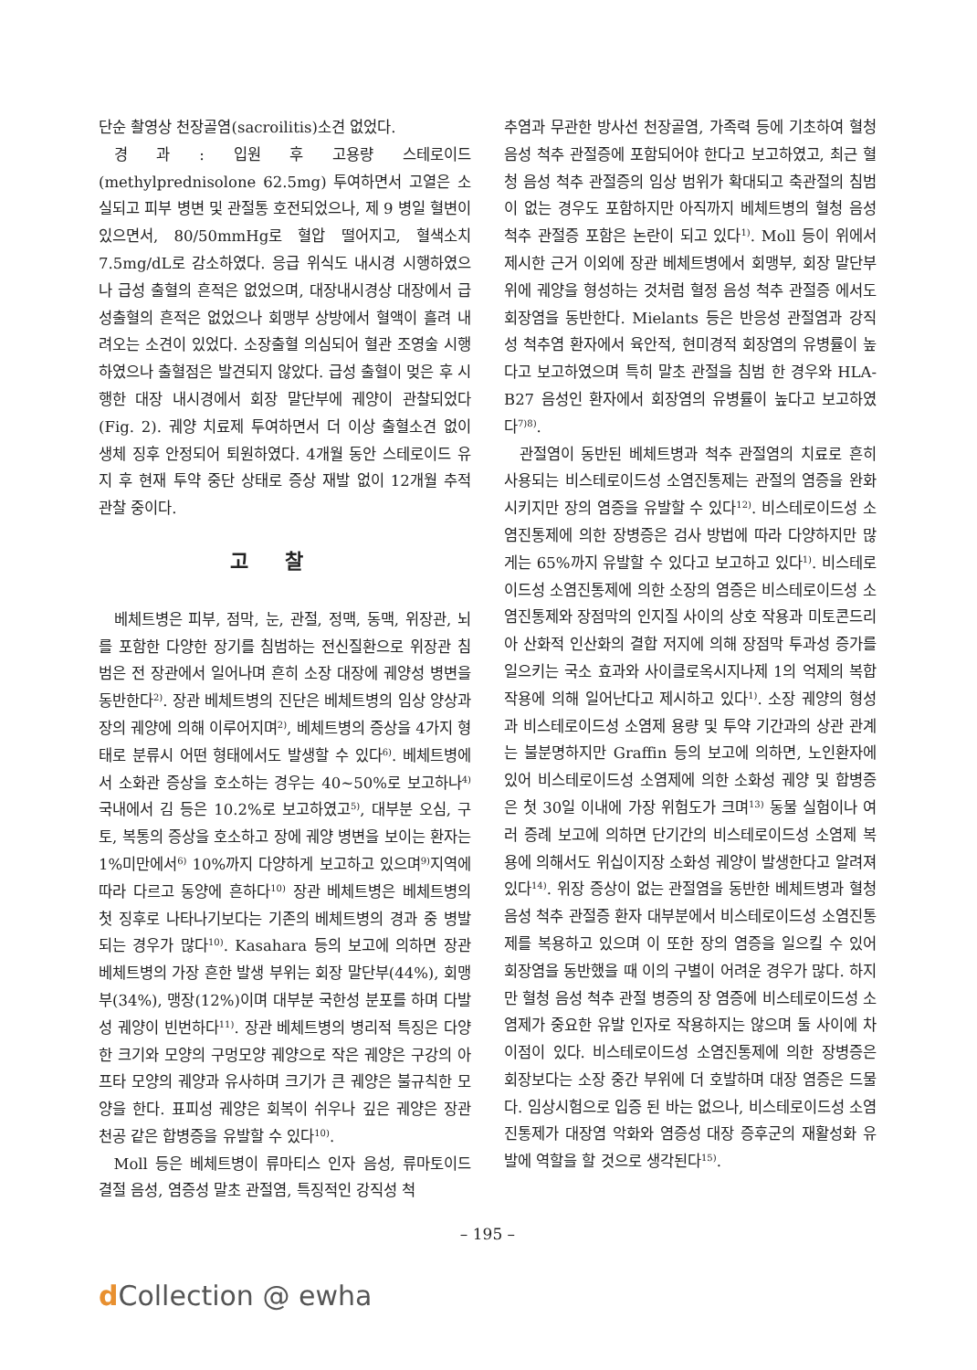단순 촬영상 천장골염(sacroilitis)소견 없었다.
경 과 : 입원 후 고용량 스테로이드(methylprednisolone 62.5mg) 투여하면서 고열은 소실되고 피부 병변 및 관절통 호전되었으나, 제 9 병일 혈변이 있으면서, 80/50mmHg로 혈압 떨어지고, 혈색소치 7.5mg/dL로 감소하였다. 응급 위식도 내시경 시행하였으나 급성 출혈의 흔적은 없었으며, 대장내시경상 대장에서 급성출혈의 흔적은 없었으나 회맹부 상방에서 혈액이 흘려 내려오는 소견이 있었다. 소장출혈 의심되어 혈관 조영술 시행하였으나 출혈점은 발견되지 않았다. 급성 출혈이 멎은 후 시행한 대장 내시경에서 회장 말단부에 궤양이 관찰되었다(Fig. 2). 궤양 치료제 투여하면서 더 이상 출혈소견 없이 생체 징후 안정되어 퇴원하였다. 4개월 동안 스테로이드 유지 후 현재 투약 중단 상태로 증상 재발 없이 12개월 추적 관찰 중이다.
고찰
베체트병은 피부, 점막, 눈, 관절, 정맥, 동맥, 위장관, 뇌를 포함한 다양한 장기를 침범하는 전신질환으로 위장관 침범은 전 장관에서 일어나며 흔히 소장 대장에 궤양성 병변을 동반한다<sup>2)</sup>. 장관 베체트병의 진단은 베체트병의 임상 양상과 장의 궤양에 의해 이루어지며<sup>2)</sup>, 베체트병의 증상을 4가지 형태로 분류시 어떤 형태에서도 발생할 수 있다<sup>6)</sup>. 베체트병에서 소화관 증상을 호소하는 경우는 40~50%로 보고하나<sup>4)</sup> 국내에서 김 등은 10.2%로 보고하였고<sup>5)</sup>, 대부분 오심, 구토, 복통의 증상을 호소하고 장에 궤양 병변을 보이는 환자는 1%미만에서<sup>6)</sup> 10%까지 다양하게 보고하고 있으며<sup>9)</sup>지역에 따라 다르고 동양에 흔하다<sup>10)</sup> 장관 베체트병은 베체트병의 첫 징후로 나타나기보다는 기존의 베체트병의 경과 중 병발되는 경우가 많다<sup>10)</sup>. Kasahara 등의 보고에 의하면 장관 베체트병의 가장 흔한 발생 부위는 회장 말단부(44%), 회맹부(34%), 맹장(12%)이며 대부분 국한성 분포를 하며 다발성 궤양이 빈번하다<sup>11)</sup>. 장관 베체트병의 병리적 특징은 다양한 크기와 모양의 구멍모양 궤양으로 작은 궤양은 구강의 아프타 모양의 궤양과 유사하며 크기가 큰 궤양은 불규칙한 모양을 한다. 표피성 궤양은 회복이 쉬우나 깊은 궤양은 장관 천공 같은 합병증을 유발할 수 있다<sup>10)</sup>.
Moll 등은 베체트병이 류마티스 인자 음성, 류마토이드 결절 음성, 염증성 말초 관절염, 특징적인 강직성 척
추염과 무관한 방사선 천장골염, 가족력 등에 기초하여 혈청 음성 척추 관절증에 포함되어야 한다고 보고하였고, 최근 혈청 음성 척추 관절증의 임상 범위가 확대되고 축관절의 침범이 없는 경우도 포함하지만 아직까지 베체트병의 혈청 음성 척추 관절증 포함은 논란이 되고 있다<sup>1)</sup>. Moll 등이 위에서 제시한 근거 이외에 장관 베체트병에서 회맹부, 회장 말단부위에 궤양을 형성하는 것처럼 혈정 음성 척추 관절증 에서도 회장염을 동반한다. Mielants 등은 반응성 관절염과 강직성 척추염 환자에서 육안적, 현미경적 회장염의 유병률이 높다고 보고하였으며 특히 말초 관절을 침범 한 경우와 HLA-B27 음성인 환자에서 회장염의 유병률이 높다고 보고하였다<sup>7)8)</sup>.
관절염이 동반된 베체트병과 척추 관절염의 치료로 흔히 사용되는 비스테로이드성 소염진통제는 관절의 염증을 완화시키지만 장의 염증을 유발할 수 있다<sup>12)</sup>. 비스테로이드성 소염진통제에 의한 장병증은 검사 방법에 따라 다양하지만 많게는 65%까지 유발할 수 있다고 보고하고 있다<sup>1)</sup>. 비스테로이드성 소염진통제에 의한 소장의 염증은 비스테로이드성 소염진통제와 장점막의 인지질 사이의 상호 작용과 미토콘드리아 산화적 인산화의 결합 저지에 의해 장점막 투과성 증가를 일으키는 국소 효과와 사이클로옥시지나제 1의 억제의 복합작용에 의해 일어난다고 제시하고 있다<sup>1)</sup>. 소장 궤양의 형성과 비스테로이드성 소염제 용량 및 투약 기간과의 상관 관계는 불분명하지만 Graffin 등의 보고에 의하면, 노인환자에 있어 비스테로이드성 소염제에 의한 소화성 궤양 및 합병증은 첫 30일 이내에 가장 위험도가 크며<sup>13)</sup> 동물 실험이나 여러 증례 보고에 의하면 단기간의 비스테로이드성 소염제 복용에 의해서도 위십이지장 소화성 궤양이 발생한다고 알려져 있다<sup>14)</sup>. 위장 증상이 없는 관절염을 동반한 베체트병과 혈청 음성 척추 관절증 환자 대부분에서 비스테로이드성 소염진통제를 복용하고 있으며 이 또한 장의 염증을 일으킬 수 있어 회장염을 동반했을 때 이의 구별이 어려운 경우가 많다. 하지만 혈청 음성 척추 관절 병증의 장 염증에 비스테로이드성 소염제가 중요한 유발 인자로 작용하지는 않으며 둘 사이에 차이점이 있다. 비스테로이드성 소염진통제에 의한 장병증은 회장보다는 소장 중간 부위에 더 호발하며 대장 염증은 드물다. 임상시험으로 입증 된 바는 없으나, 비스테로이드성 소염진통제가 대장염 악화와 염증성 대장 증후군의 재활성화 유발에 역할을 할 것으로 생각된다<sup>15)</sup>.
– 195 –
d Collection @ ewha